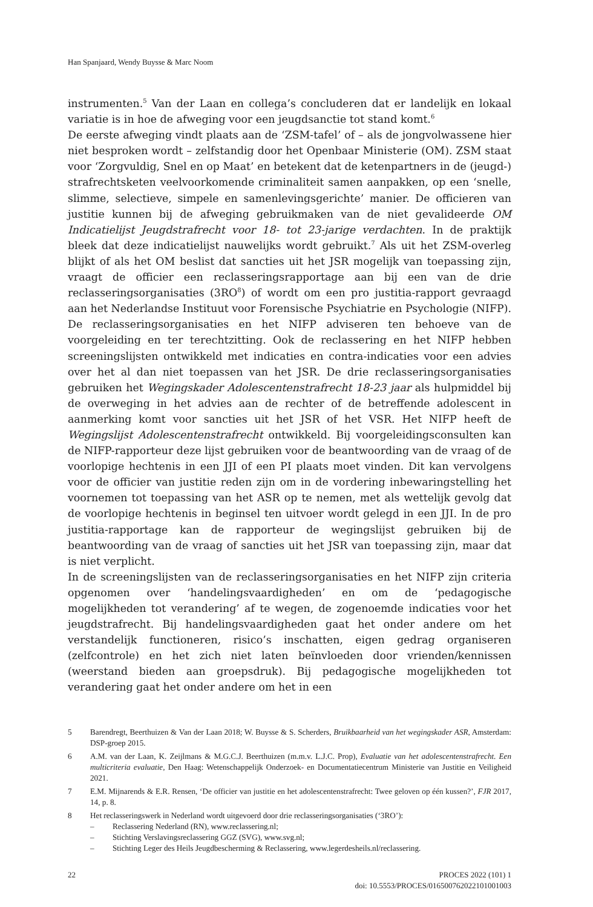Han Spanjaard, Wendy Buysse & Marc Noom
instrumenten.<sup>5</sup> Van der Laan en collega’s concluderen dat er landelijk en lokaal variatie is in hoe de afweging voor een jeugdsanctie tot stand komt.<sup>6</sup>
De eerste afweging vindt plaats aan de ‘ZSM-tafel’ of – als de jongvolwassene hier niet besproken wordt – zelfstandig door het Openbaar Ministerie (OM). ZSM staat voor ‘Zorgvuldig, Snel en op Maat’ en betekent dat de ketenpartners in de (jeugd-) strafrechtsketen veelvoorkomende criminaliteit samen aanpakken, op een ‘snelle, slimme, selectieve, simpele en samenlevingsgerichte’ manier. De officieren van justitie kunnen bij de afweging gebruikmaken van de niet gevalideerde OM Indicatielijst Jeugdstrafrecht voor 18- tot 23-jarige verdachten. In de praktijk bleek dat deze indicatielijst nauwelijks wordt gebruikt.<sup>7</sup> Als uit het ZSM-overleg blijkt of als het OM beslist dat sancties uit het JSR mogelijk van toepassing zijn, vraagt de officier een reclasseringsrapportage aan bij een van de drie reclasseringsorganisaties (3RO<sup>8</sup>) of wordt om een pro justitia-rapport gevraagd aan het Nederlandse Instituut voor Forensische Psychiatrie en Psychologie (NIFP). De reclasseringsorganisaties en het NIFP adviseren ten behoeve van de voorgeleiding en ter terechtzitting. Ook de reclassering en het NIFP hebben screeningslijsten ontwikkeld met indicaties en contra-indicaties voor een advies over het al dan niet toepassen van het JSR. De drie reclasseringsorganisaties gebruiken het Wegingskader Adolescentenstrafrecht 18-23 jaar als hulpmiddel bij de overweging in het advies aan de rechter of de betreffende adolescent in aanmerking komt voor sancties uit het JSR of het VSR. Het NIFP heeft de Wegingslijst Adolescentenstrafrecht ontwikkeld. Bij voorgeleidingsconsulten kan de NIFP-rapporteur deze lijst gebruiken voor de beantwoording van de vraag of de voorlopige hechtenis in een JJI of een PI plaats moet vinden. Dit kan vervolgens voor de officier van justitie reden zijn om in de vordering inbewaringstelling het voornemen tot toepassing van het ASR op te nemen, met als wettelijk gevolg dat de voorlopige hechtenis in beginsel ten uitvoer wordt gelegd in een JJI. In de pro justitia-rapportage kan de rapporteur de wegingslijst gebruiken bij de beantwoording van de vraag of sancties uit het JSR van toepassing zijn, maar dat is niet verplicht.
In de screeningslijsten van de reclasseringsorganisaties en het NIFP zijn criteria opgenomen over ‘handelingsvaardigheden’ en om de ‘pedagogische mogelijkheden tot verandering’ af te wegen, de zogenoemde indicaties voor het jeugdstrafrecht. Bij handelingsvaardigheden gaat het onder andere om het verstandelijk functioneren, risico’s inschatten, eigen gedrag organiseren (zelfcontrole) en het zich niet laten beïnvloeden door vrienden/kennissen (weerstand bieden aan groepsdruk). Bij pedagogische mogelijkheden tot verandering gaat het onder andere om het in een
5 Barendregt, Beerthuizen & Van der Laan 2018; W. Buysse & S. Scherders, Bruikbaarheid van het wegingskader ASR, Amsterdam: DSP-groep 2015.
6 A.M. van der Laan, K. Zeijlmans & M.G.C.J. Beerthuizen (m.m.v. L.J.C. Prop), Evaluatie van het adolescentenstrafrecht. Een multicriteria evaluatie, Den Haag: Wetenschappelijk Onderzoek- en Documentatiecentrum Ministerie van Justitie en Veiligheid 2021.
7 E.M. Mijnarends & E.R. Rensen, ‘De officier van justitie en het adolescentenstrafrecht: Twee geloven op één kussen?’, FJR 2017, 14, p. 8.
8 Het reclasseringswerk in Nederland wordt uitgevoerd door drie reclasseringsorganisaties (‘3RO’):
– Reclassering Nederland (RN), www.reclassering.nl;
– Stichting Verslavingsreclassering GGZ (SVG), www.svg.nl;
– Stichting Leger des Heils Jeugdbescherming & Reclassering, www.legerdesheils.nl/reclassering.
22 PROCES 2022 (101) 1
doi: 10.5553/PROCES/016500762022101001003